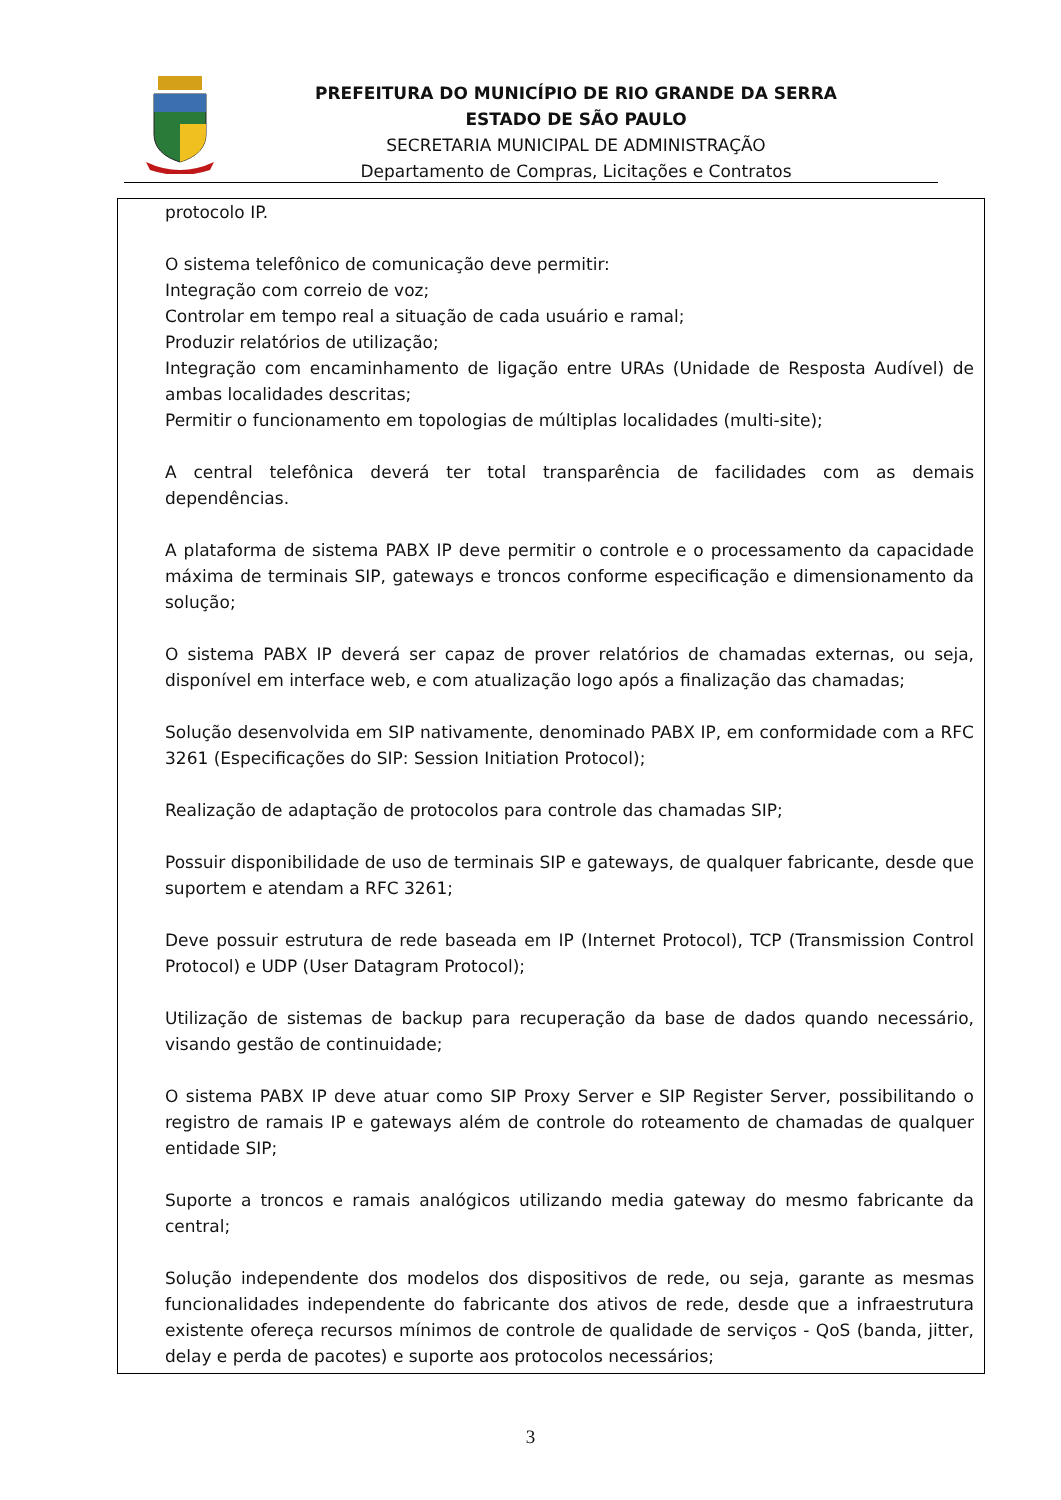PREFEITURA DO MUNICÍPIO DE RIO GRANDE DA SERRA
ESTADO DE SÃO PAULO
SECRETARIA MUNICIPAL DE ADMINISTRAÇÃO
Departamento de Compras, Licitações e Contratos
protocolo IP.
O sistema telefônico de comunicação deve permitir:
Integração com correio de voz;
Controlar em tempo real a situação de cada usuário e ramal;
Produzir relatórios de utilização;
Integração com encaminhamento de ligação entre URAs (Unidade de Resposta Audível) de ambas localidades descritas;
Permitir o funcionamento em topologias de múltiplas localidades (multi-site);
A central telefônica deverá ter total transparência de facilidades com as demais dependências.
A plataforma de sistema PABX IP deve permitir o controle e o processamento da capacidade máxima de terminais SIP, gateways e troncos conforme especificação e dimensionamento da solução;
O sistema PABX IP deverá ser capaz de prover relatórios de chamadas externas, ou seja, disponível em interface web, e com atualização logo após a finalização das chamadas;
Solução desenvolvida em SIP nativamente, denominado PABX IP, em conformidade com a RFC 3261 (Especificações do SIP: Session Initiation Protocol);
Realização de adaptação de protocolos para controle das chamadas SIP;
Possuir disponibilidade de uso de terminais SIP e gateways, de qualquer fabricante, desde que suportem e atendam a RFC 3261;
Deve possuir estrutura de rede baseada em IP (Internet Protocol), TCP (Transmission Control Protocol) e UDP (User Datagram Protocol);
Utilização de sistemas de backup para recuperação da base de dados quando necessário, visando gestão de continuidade;
O sistema PABX IP deve atuar como SIP Proxy Server e SIP Register Server, possibilitando o registro de ramais IP e gateways além de controle do roteamento de chamadas de qualquer entidade SIP;
Suporte a troncos e ramais analógicos utilizando media gateway do mesmo fabricante da central;
Solução independente dos modelos dos dispositivos de rede, ou seja, garante as mesmas funcionalidades independente do fabricante dos ativos de rede, desde que a infraestrutura existente ofereça recursos mínimos de controle de qualidade de serviços - QoS (banda, jitter, delay e perda de pacotes) e suporte aos protocolos necessários;
3